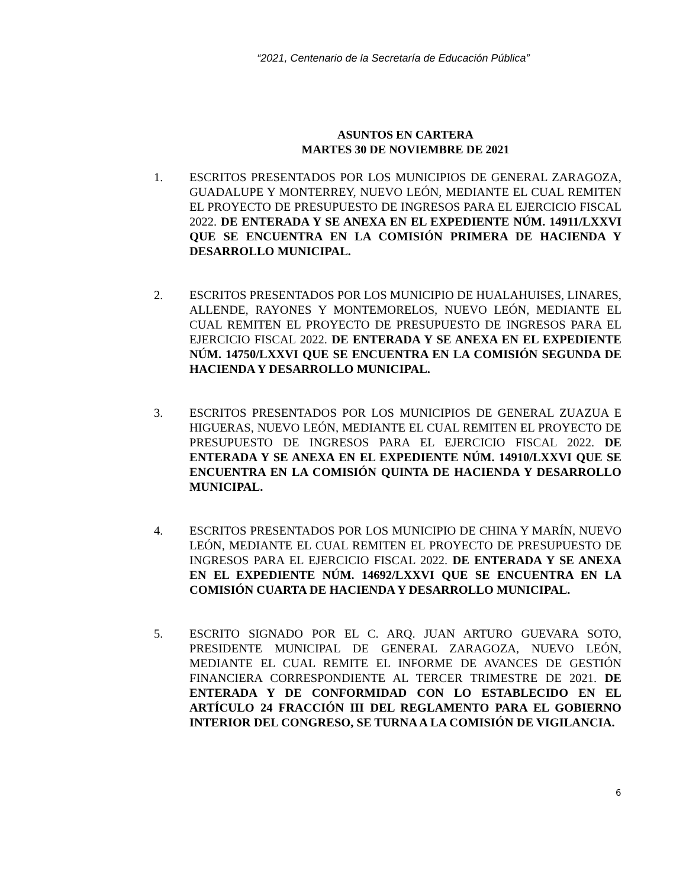“2021, Centenario de la Secretaría de Educación Pública”
ASUNTOS EN CARTERA
MARTES 30 DE NOVIEMBRE DE 2021
1. ESCRITOS PRESENTADOS POR LOS MUNICIPIOS DE GENERAL ZARAGOZA, GUADALUPE Y MONTERREY, NUEVO LEÓN, MEDIANTE EL CUAL REMITEN EL PROYECTO DE PRESUPUESTO DE INGRESOS PARA EL EJERCICIO FISCAL 2022. DE ENTERADA Y SE ANEXA EN EL EXPEDIENTE NÚM. 14911/LXXVI QUE SE ENCUENTRA EN LA COMISIÓN PRIMERA DE HACIENDA Y DESARROLLO MUNICIPAL.
2. ESCRITOS PRESENTADOS POR LOS MUNICIPIO DE HUALAHUISES, LINARES, ALLENDE, RAYONES Y MONTEMORELOS, NUEVO LEÓN, MEDIANTE EL CUAL REMITEN EL PROYECTO DE PRESUPUESTO DE INGRESOS PARA EL EJERCICIO FISCAL 2022. DE ENTERADA Y SE ANEXA EN EL EXPEDIENTE NÚM. 14750/LXXVI QUE SE ENCUENTRA EN LA COMISIÓN SEGUNDA DE HACIENDA Y DESARROLLO MUNICIPAL.
3. ESCRITOS PRESENTADOS POR LOS MUNICIPIOS DE GENERAL ZUAZUA E HIGUERAS, NUEVO LEÓN, MEDIANTE EL CUAL REMITEN EL PROYECTO DE PRESUPUESTO DE INGRESOS PARA EL EJERCICIO FISCAL 2022. DE ENTERADA Y SE ANEXA EN EL EXPEDIENTE NÚM. 14910/LXXVI QUE SE ENCUENTRA EN LA COMISIÓN QUINTA DE HACIENDA Y DESARROLLO MUNICIPAL.
4. ESCRITOS PRESENTADOS POR LOS MUNICIPIO DE CHINA Y MARÍN, NUEVO LEÓN, MEDIANTE EL CUAL REMITEN EL PROYECTO DE PRESUPUESTO DE INGRESOS PARA EL EJERCICIO FISCAL 2022. DE ENTERADA Y SE ANEXA EN EL EXPEDIENTE NÚM. 14692/LXXVI QUE SE ENCUENTRA EN LA COMISIÓN CUARTA DE HACIENDA Y DESARROLLO MUNICIPAL.
5. ESCRITO SIGNADO POR EL C. ARQ. JUAN ARTURO GUEVARA SOTO, PRESIDENTE MUNICIPAL DE GENERAL ZARAGOZA, NUEVO LEÓN, MEDIANTE EL CUAL REMITE EL INFORME DE AVANCES DE GESTIÓN FINANCIERA CORRESPONDIENTE AL TERCER TRIMESTRE DE 2021. DE ENTERADA Y DE CONFORMIDAD CON LO ESTABLECIDO EN EL ARTÍCULO 24 FRACCIÓN III DEL REGLAMENTO PARA EL GOBIERNO INTERIOR DEL CONGRESO, SE TURNA A LA COMISIÓN DE VIGILANCIA.
6